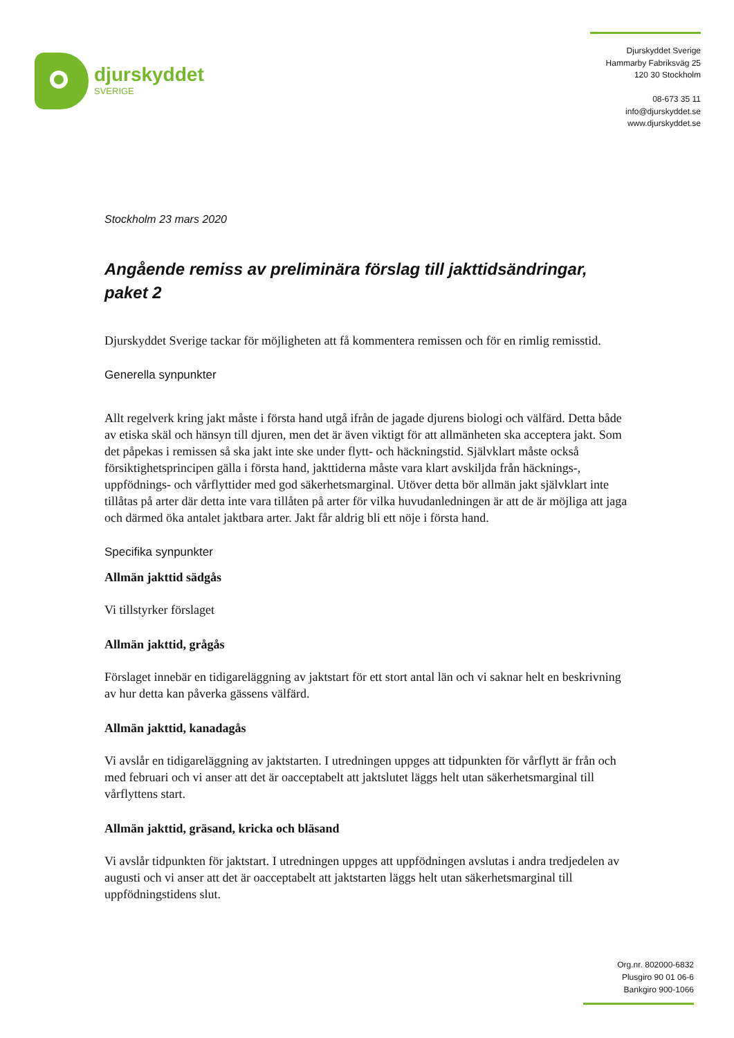djurskyddet
SVERIGE
Djurskyddet Sverige
Hammarby Fabriksväg 25
120 30 Stockholm
08-673 35 11
info@djurskyddet.se
www.djurskyddet.se
Stockholm 23 mars 2020
Angående remiss av preliminära förslag till jakttidsändringar, paket 2
Djurskyddet Sverige tackar för möjligheten att få kommentera remissen och för en rimlig remisstid.
Generella synpunkter
Allt regelverk kring jakt måste i första hand utgå ifrån de jagade djurens biologi och välfärd. Detta både av etiska skäl och hänsyn till djuren, men det är även viktigt för att allmänheten ska acceptera jakt. Som det påpekas i remissen så ska jakt inte ske under flytt- och häckningstid. Självklart måste också försiktighetsprincipen gälla i första hand, jakttiderna måste vara klart avskiljda från häcknings-, uppfödnings- och vårflyttider med god säkerhetsmarginal. Utöver detta bör allmän jakt självklart inte tillåtas på arter där detta inte vara tillåten på arter för vilka huvudanledningen är att de är möjliga att jaga och därmed öka antalet jaktbara arter. Jakt får aldrig bli ett nöje i första hand.
Specifika synpunkter
Allmän jakttid sädgås
Vi tillstyrker förslaget
Allmän jakttid, grågås
Förslaget innebär en tidigareläggning av jaktstart för ett stort antal län och vi saknar helt en beskrivning av hur detta kan påverka gässens välfärd.
Allmän jakttid, kanadagås
Vi avslår en tidigareläggning av jaktstarten. I utredningen uppges att tidpunkten för vårflytt är från och med februari och vi anser att det är oacceptabelt att jaktslutet läggs helt utan säkerhetsmarginal till vårflyttens start.
Allmän jakttid, gräsand, kricka och bläsand
Vi avslår tidpunkten för jaktstart. I utredningen uppges att uppfödningen avslutas i andra tredjedelen av augusti och vi anser att det är oacceptabelt att jaktstarten läggs helt utan säkerhetsmarginal till uppfödningstidens slut.
Org.nr. 802000-6832
Plusgiro 90 01 06-6
Bankgiro 900-1066